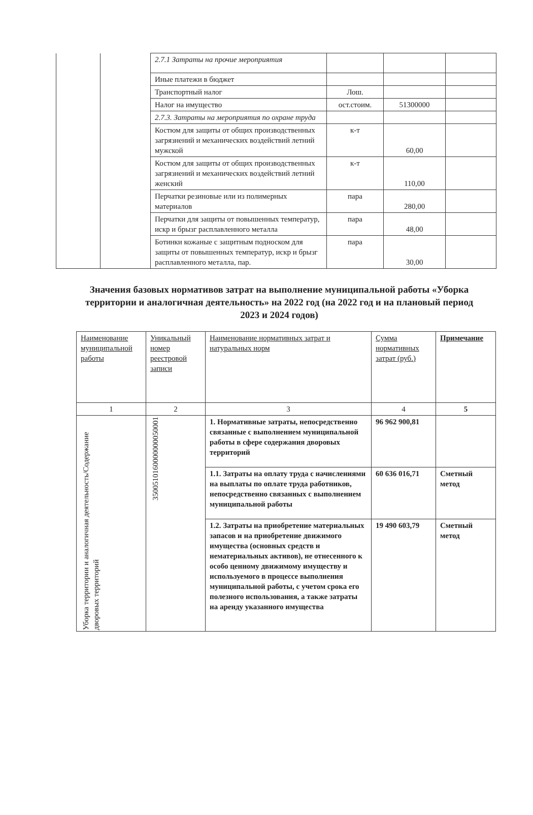| | | 2.7.1 Затраты на прочие мероприятия | | | |
| | | Иные платежи в бюджет | | | |
| | | Транспортный налог | Лош. | | |
| | | Налог на имущество | ост.стоим. | 51300000 | |
| | | 2.7.3. Затраты на мероприятия по охране труда | | | |
| | | Костюм для защиты от общих производственных загрязнений и механических воздействий летний мужской | к-т | 60,00 | |
| | | Костюм для защиты от общих производственных загрязнений и механических воздействий летний женский | к-т | 110,00 | |
| | | Перчатки резиновые или из полимерных материалов | пара | 280,00 | |
| | | Перчатки для защиты от повышенных температур, искр и брызг расплавленного металла | пара | 48,00 | |
| | | Ботинки кожаные с защитным подноском для защиты от повышенных температур, искр и брызг расплавленного металла, пар. | пара | 30,00 | |
Значения базовых нормативов затрат на выполнение муниципальной работы «Уборка территории и аналогичная деятельность» на 2022 год (на 2022 год и на плановый период 2023 и 2024 годов)
| Наименование муниципальной работы | Уникальный номер реестровой записи | Наименование нормативных затрат и натуральных норм | Сумма нормативных затрат (руб.) | Примечание |
| --- | --- | --- | --- | --- |
| 1 | 2 | 3 | 4 | 5 |
| Уборка территории и аналогичная деятельность/Содержание дворовых территорий | 3500510160000000050001 | 1. Нормативные затраты, непосредственно связанные с выполнением муниципальной работы в сфере содержания дворовых территорий | 96 962 900,81 | |
| | | 1.1. Затраты на оплату труда с начислениями на выплаты по оплате труда работников, непосредственно связанных с выполнением муниципальной работы | 60 636 016,71 | Сметный метод |
| | | 1.2. Затраты на приобретение материальных запасов и на приобретение движимого имущества (основных средств и нематериальных активов), не отнесенного к особо ценному движимому имуществу и используемого в процессе выполнения муниципальной работы, с учетом срока его полезного использования, а также затраты на аренду указанного имущества | 19 490 603,79 | Сметный метод |